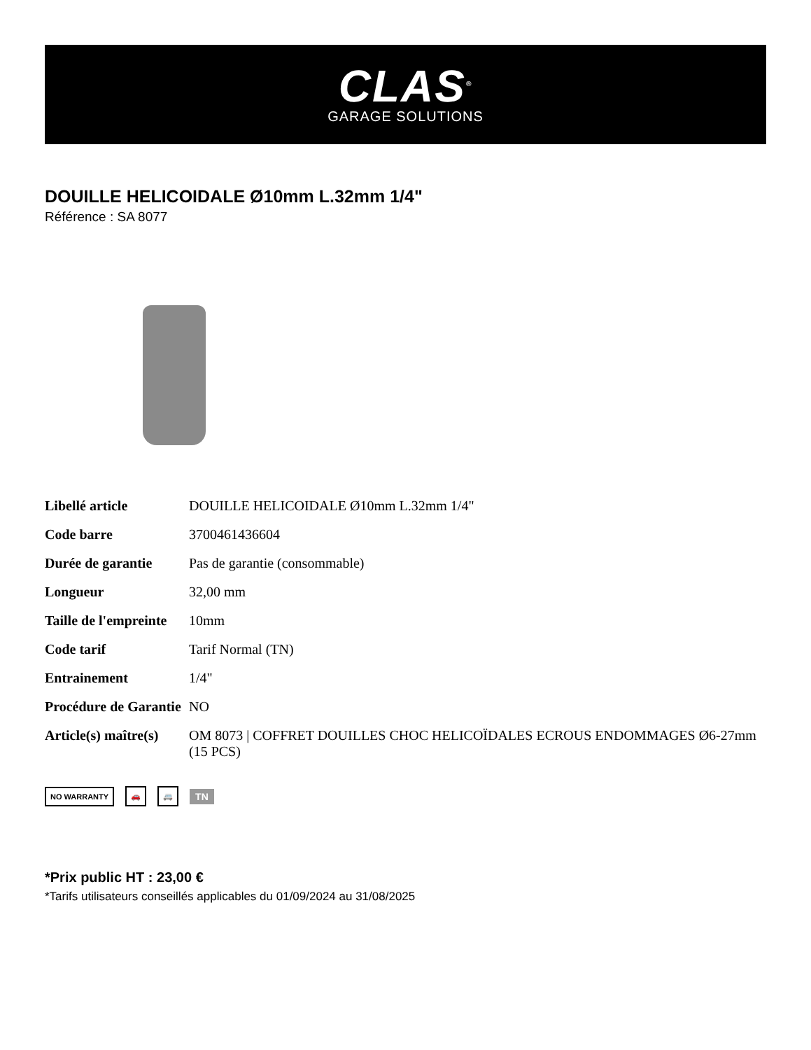CLAS<sup>®</sup>
GARAGE SOLUTIONS
DOUILLE HELICOIDALE Ø10mm L.32mm 1/4"
Référence : SA 8077
| Libellé article | DOUILLE HELICOIDALE Ø10mm L.32mm 1/4" |
| Code barre | 3700461436604 |
| Durée de garantie | Pas de garantie (consommable) |
| Longueur | 32,00 mm |
| Taille de l'empreinte | 10mm |
| Code tarif | Tarif Normal (TN) |
| Entrainement | 1/4" |
| Procédure de Garantie | NO |
| Article(s) maître(s) | OM 8073 / COFFRET DOUILLES CHOC HELICOÏDALES ECROUS ENDOMMAGES Ø6-27mm (15 PCS) |
NO WARRANTY 🚗 🚐 TN
*Prix public HT : 23,00 €
*Tarifs utilisateurs conseillés applicables du 01/09/2024 au 31/08/2025